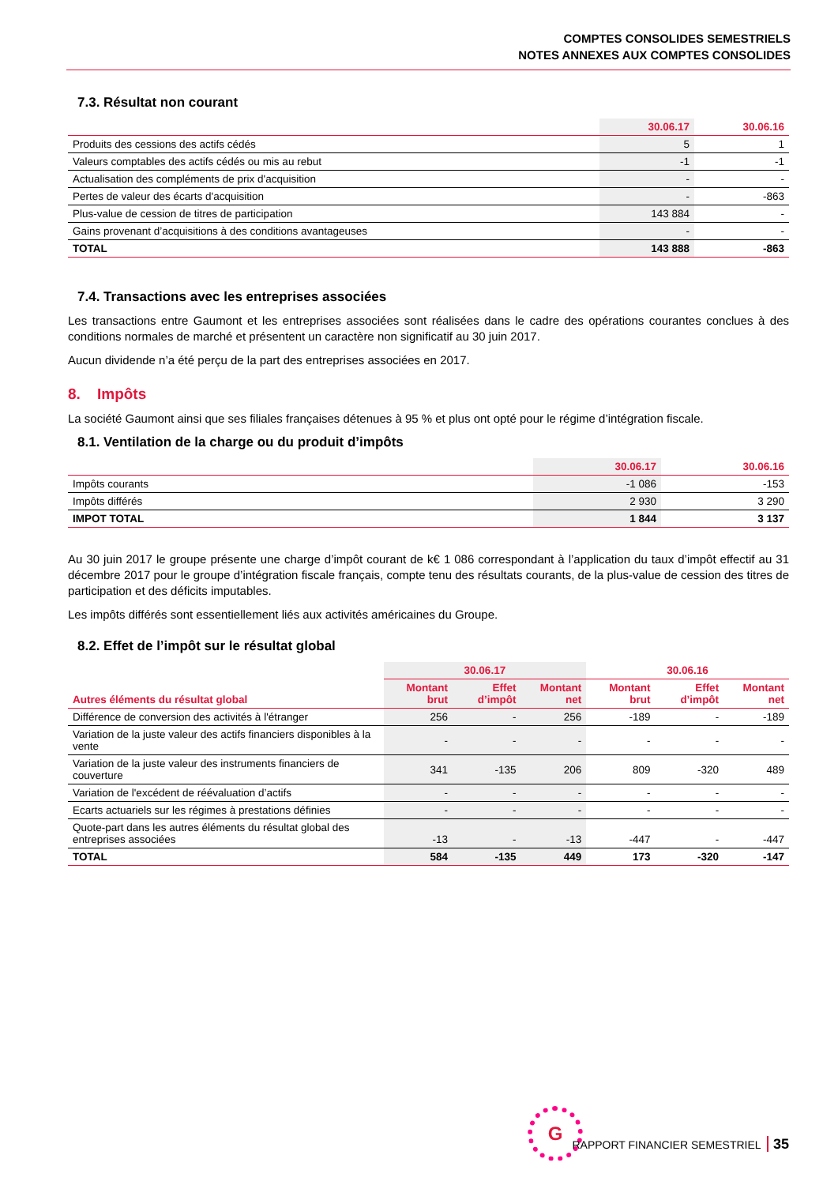COMPTES CONSOLIDES SEMESTRIELS
NOTES ANNEXES AUX COMPTES CONSOLIDES
7.3. Résultat non courant
| | 30.06.17 | 30.06.16 |
| --- | --- | --- |
| Produits des cessions des actifs cédés | 5 | 1 |
| Valeurs comptables des actifs cédés ou mis au rebut | -1 | -1 |
| Actualisation des compléments de prix d'acquisition | - | - |
| Pertes de valeur des écarts d'acquisition | - | -863 |
| Plus-value de cession de titres de participation | 143 884 | - |
| Gains provenant d’acquisitions à des conditions avantageuses | - | - |
| TOTAL | 143 888 | -863 |
7.4. Transactions avec les entreprises associées
Les transactions entre Gaumont et les entreprises associées sont réalisées dans le cadre des opérations courantes conclues à des conditions normales de marché et présentent un caractère non significatif au 30 juin 2017.
Aucun dividende n’a été perçu de la part des entreprises associées en 2017.
8. Impôts
La société Gaumont ainsi que ses filiales françaises détenues à 95 % et plus ont opté pour le régime d’intégration fiscale.
8.1. Ventilation de la charge ou du produit d’impôts
| | 30.06.17 | 30.06.16 |
| --- | --- | --- |
| Impôts courants | -1 086 | -153 |
| Impôts différés | 2 930 | 3 290 |
| IMPOT TOTAL | 1 844 | 3 137 |
Au 30 juin 2017 le groupe présente une charge d’impôt courant de k€ 1 086 correspondant à l’application du taux d’impôt effectif au 31 décembre 2017 pour le groupe d’intégration fiscale français, compte tenu des résultats courants, de la plus-value de cession des titres de participation et des déficits imputables.
Les impôts différés sont essentiellement liés aux activités américaines du Groupe.
8.2. Effet de l’impôt sur le résultat global
| | 30.06.17 | | | 30.06.16 | | |
| --- | --- | --- | --- | --- | --- | --- |
| Autres éléments du résultat global | Montant brut | Effet d’impôt | Montant net | Montant brut | Effet d’impôt | Montant net |
| Différence de conversion des activités à l'étranger | 256 | - | 256 | -189 | - | -189 |
| Variation de la juste valeur des actifs financiers disponibles à la vente | - | - | - | - | - | - |
| Variation de la juste valeur des instruments financiers de couverture | 341 | -135 | 206 | 809 | -320 | 489 |
| Variation de l'excédent de réévaluation d’actifs | - | - | - | - | - | - |
| Ecarts actuariels sur les régimes à prestations définies | - | - | - | - | - | - |
| Quote-part dans les autres éléments du résultat global des entreprises associées | -13 | - | -13 | -447 | - | -447 |
| TOTAL | 584 | -135 | 449 | 173 | -320 | -147 |
G
RAPPORT FINANCIER SEMESTRIEL 35